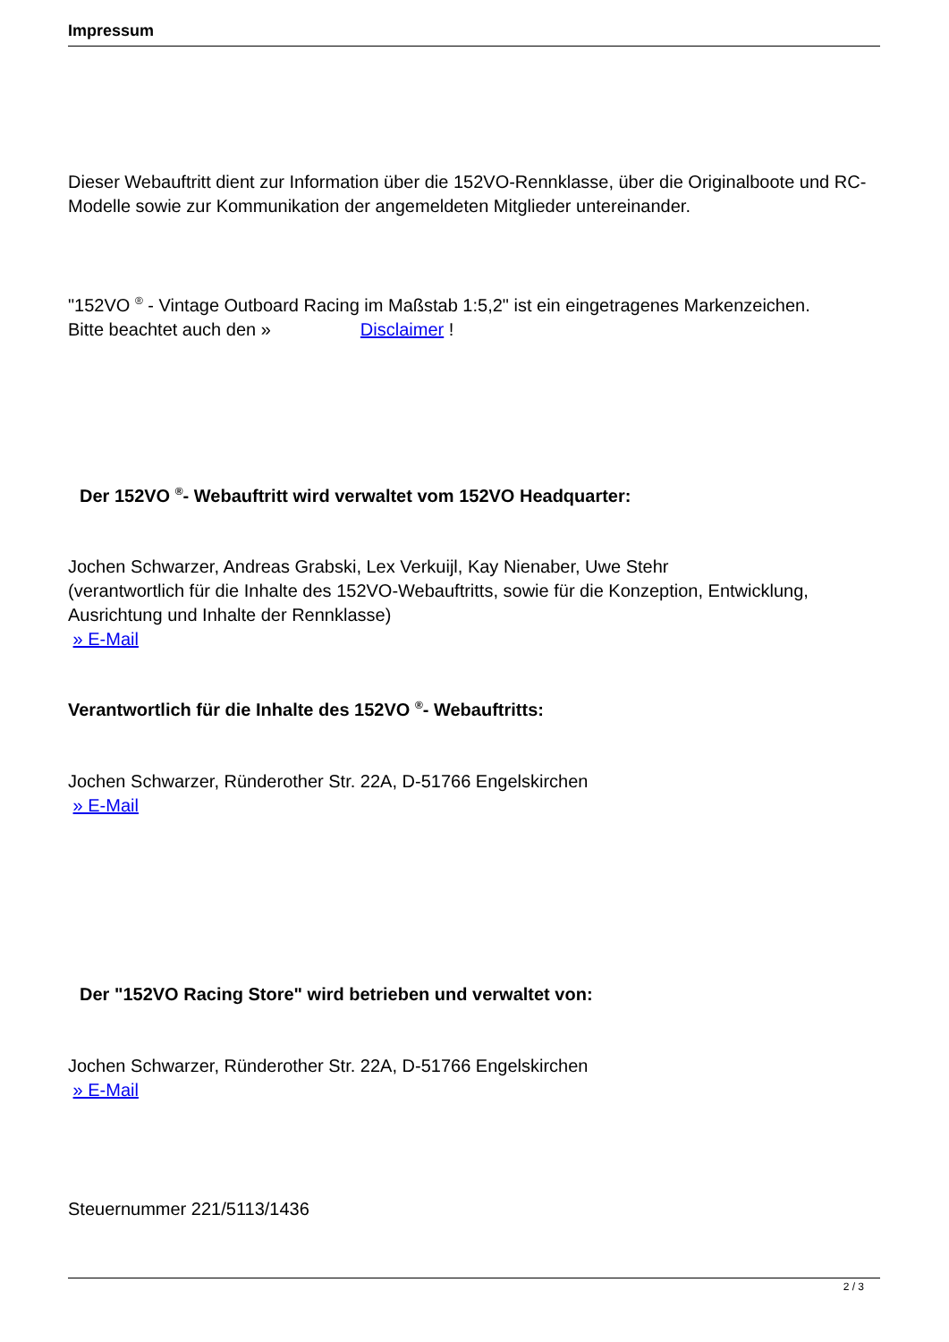Impressum
Dieser Webauftritt dient zur Information über die 152VO-Rennklasse, über die Originalboote und RC-Modelle sowie zur Kommunikation der angemeldeten Mitglieder untereinander.
"152VO <sup>®</sup> - Vintage Outboard Racing im Maßstab 1:5,2" ist ein eingetragenes Markenzeichen.
Bitte beachtet auch den » Disclaimer !
Der 152VO <sup>®</sup>- Webauftritt wird verwaltet vom 152VO Headquarter:
Jochen Schwarzer, Andreas Grabski, Lex Verkuijl, Kay Nienaber, Uwe Stehr
(verantwortlich für die Inhalte des 152VO-Webauftritts, sowie für die Konzeption, Entwicklung, Ausrichtung und Inhalte der Rennklasse)
» E-Mail
Verantwortlich für die Inhalte des 152VO <sup>®</sup>- Webauftritts:
Jochen Schwarzer, Ründerother Str. 22A, D-51766 Engelskirchen
» E-Mail
Der "152VO Racing Store" wird betrieben und verwaltet von:
Jochen Schwarzer, Ründerother Str. 22A, D-51766 Engelskirchen
» E-Mail
Steuernummer 221/5113/1436
2 / 3